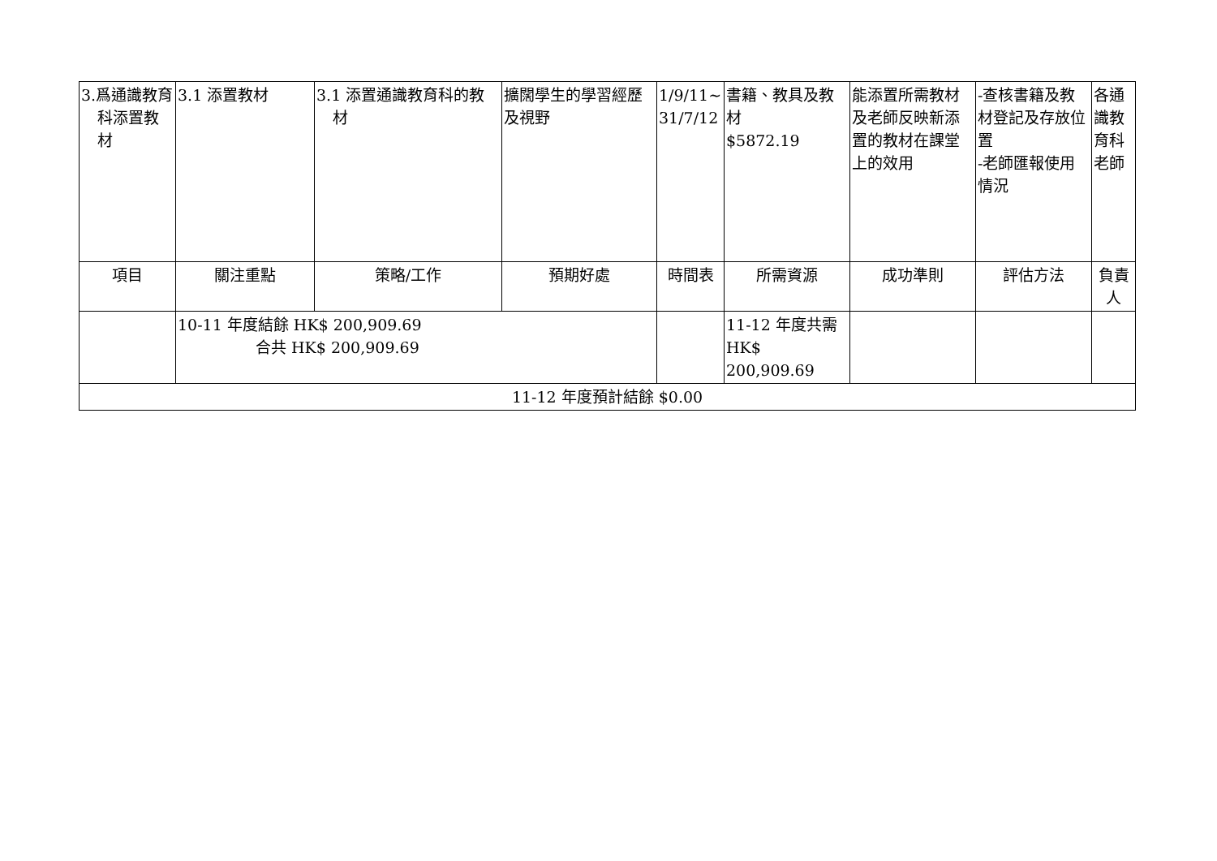| 3.爲通識教育科添置教材 | 3.1 添置教材 | 3.1 添置通識教育科的教材 | 擴闊學生的學習經歷及視野 | 1/9/11~ 31/7/12 | 書籍、教具及教材 $5872.19 | 能添置所需教材及老師反映新添置的教材在課堂上的效用 | -查核書籍及教材登記及存放位置 -老師匯報使用情況 | 各通識教育科老師 |
| 項目 | 關注重點 | 策略/工作 | 預期好處 | 時間表 | 所需資源 | 成功準則 | 評估方法 | 負責人 |
| | 10-11 年度結餘 HK$ 200,909.69 合共 HK$ 200,909.69 | | | | 11-12 年度共需 HK$ 200,909.69 | | | |
| 11-12 年度預計結餘 $0.00 | | | | | | | | |